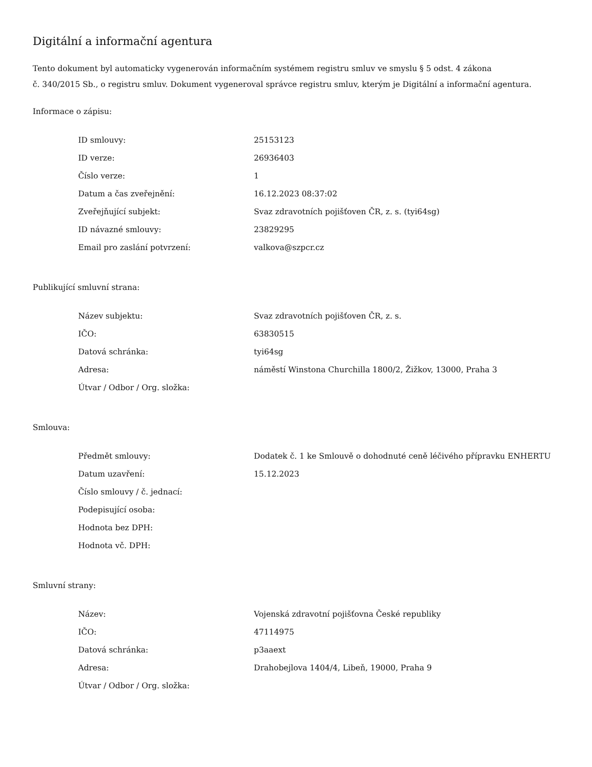Digitální a informační agentura
Tento dokument byl automaticky vygenerován informačním systémem registru smluv ve smyslu § 5 odst. 4 zákona
č. 340/2015 Sb., o registru smluv. Dokument vygeneroval správce registru smluv, kterým je Digitální a informační agentura.
Informace o zápisu:
| ID smlouvy: | 25153123 |
| ID verze: | 26936403 |
| Číslo verze: | 1 |
| Datum a čas zveřejnění: | 16.12.2023 08:37:02 |
| Zveřejňující subjekt: | Svaz zdravotních pojišťoven ČR, z. s. (tyi64sg) |
| ID návazné smlouvy: | 23829295 |
| Email pro zaslání potvrzení: | valkova@szpcr.cz |
Publikující smluvní strana:
| Název subjektu: | Svaz zdravotních pojišťoven ČR, z. s. |
| IČO: | 63830515 |
| Datová schránka: | tyi64sg |
| Adresa: | náměstí Winstona Churchilla 1800/2, Žižkov, 13000, Praha 3 |
| Útvar / Odbor / Org. složka: | |
Smlouva:
| Předmět smlouvy: | Dodatek č. 1 ke Smlouvě o dohodnuté ceně léčivého přípravku ENHERTU |
| Datum uzavření: | 15.12.2023 |
| Číslo smlouvy / č. jednací: | |
| Podepisující osoba: | |
| Hodnota bez DPH: | |
| Hodnota vč. DPH: | |
Smluvní strany:
| Název: | Vojenská zdravotní pojišťovna České republiky |
| IČO: | 47114975 |
| Datová schránka: | p3aaext |
| Adresa: | Drahobejlova 1404/4, Libeň, 19000, Praha 9 |
| Útvar / Odbor / Org. složka: | |